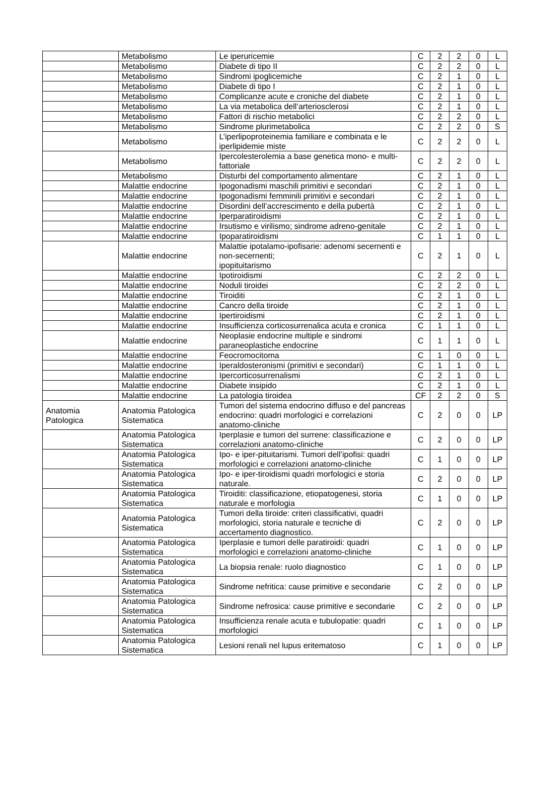| | Metabolismo | Le iperuricemie | C | 2 | 2 | 0 | L |
| | Metabolismo | Diabete di tipo II | C | 2 | 2 | 0 | L |
| | Metabolismo | Sindromi ipoglicemiche | C | 2 | 1 | 0 | L |
| | Metabolismo | Diabete di tipo I | C | 2 | 1 | 0 | L |
| | Metabolismo | Complicanze acute e croniche del diabete | C | 2 | 1 | 0 | L |
| | Metabolismo | La via metabolica dell’arteriosclerosi | C | 2 | 1 | 0 | L |
| | Metabolismo | Fattori di rischio metabolici | C | 2 | 2 | 0 | L |
| | Metabolismo | Sindrome plurimetabolica | C | 2 | 2 | 0 | S |
| | Metabolismo | L’iperlipoproteinemia familiare e combinata e le iperlipidemie miste | C | 2 | 2 | 0 | L |
| | Metabolismo | Ipercolesterolemia a base genetica mono- e multi-fattoriale | C | 2 | 2 | 0 | L |
| | Metabolismo | Disturbi del comportamento alimentare | C | 2 | 1 | 0 | L |
| | Malattie endocrine | Ipogonadismi maschili primitivi e secondari | C | 2 | 1 | 0 | L |
| | Malattie endocrine | Ipogonadismi femminili primitivi e secondari | C | 2 | 1 | 0 | L |
| | Malattie endocrine | Disordini dell’accrescimento e della pubertà | C | 2 | 1 | 0 | L |
| | Malattie endocrine | Iperparatiroidismi | C | 2 | 1 | 0 | L |
| | Malattie endocrine | Irsutismo e virilismo; sindrome adreno-genitale | C | 2 | 1 | 0 | L |
| | Malattie endocrine | Ipoparatiroidismi | C | 1 | 1 | 0 | L |
| | Malattie endocrine | Malattie ipotalamo-ipofisarie: adenomi secernenti e non-secernenti; ipopituitarismo | C | 2 | 1 | 0 | L |
| | Malattie endocrine | Ipotiroidismi | C | 2 | 2 | 0 | L |
| | Malattie endocrine | Noduli tiroidei | C | 2 | 2 | 0 | L |
| | Malattie endocrine | Tiroiditi | C | 2 | 1 | 0 | L |
| | Malattie endocrine | Cancro della tiroide | C | 2 | 1 | 0 | L |
| | Malattie endocrine | Ipertiroidismi | C | 2 | 1 | 0 | L |
| | Malattie endocrine | Insufficienza corticosurrenalica acuta e cronica | C | 1 | 1 | 0 | L |
| | Malattie endocrine | Neoplasie endocrine multiple e sindromi paraneoplastiche endocrine | C | 1 | 1 | 0 | L |
| | Malattie endocrine | Feocromocitoma | C | 1 | 0 | 0 | L |
| | Malattie endocrine | Iperaldosteronismi (primitivi e secondari) | C | 1 | 1 | 0 | L |
| | Malattie endocrine | Ipercorticosurrenalismi | C | 2 | 1 | 0 | L |
| | Malattie endocrine | Diabete insipido | C | 2 | 1 | 0 | L |
| | Malattie endocrine | La patologia tiroidea | CF | 2 | 2 | 0 | S |
| Anatomia Patologica | Anatomia Patologica Sistematica | Tumori del sistema endocrino diffuso e del pancreas endocrino: quadri morfologici e correlazioni anatomo-cliniche | C | 2 | 0 | 0 | LP |
| | Anatomia Patologica Sistematica | Iperplasie e tumori del surrene: classificazione e correlazioni anatomo-cliniche | C | 2 | 0 | 0 | LP |
| | Anatomia Patologica Sistematica | Ipo- e iper-pituitarismi. Tumori dell’ipofisi: quadri morfologici e correlazioni anatomo-cliniche | C | 1 | 0 | 0 | LP |
| | Anatomia Patologica Sistematica | Ipo- e iper-tiroidismi quadri morfologici e storia naturale. | C | 2 | 0 | 0 | LP |
| | Anatomia Patologica Sistematica | Tiroiditi: classificazione, etiopatogenesi, storia naturale e morfologia | C | 1 | 0 | 0 | LP |
| | Anatomia Patologica Sistematica | Tumori della tiroide: criteri classificativi, quadri morfologici, storia naturale e tecniche di accertamento diagnostico. | C | 2 | 0 | 0 | LP |
| | Anatomia Patologica Sistematica | Iperplasie e tumori delle paratiroidi: quadri morfologici e correlazioni anatomo-cliniche | C | 1 | 0 | 0 | LP |
| | Anatomia Patologica Sistematica | La biopsia renale: ruolo diagnostico | C | 1 | 0 | 0 | LP |
| | Anatomia Patologica Sistematica | Sindrome nefritica: cause primitive e secondarie | C | 2 | 0 | 0 | LP |
| | Anatomia Patologica Sistematica | Sindrome nefrosica: cause primitive e secondarie | C | 2 | 0 | 0 | LP |
| | Anatomia Patologica Sistematica | Insufficienza renale acuta e tubulopatie: quadri morfologici | C | 1 | 0 | 0 | LP |
| | Anatomia Patologica Sistematica | Lesioni renali nel lupus eritematoso | C | 1 | 0 | 0 | LP |